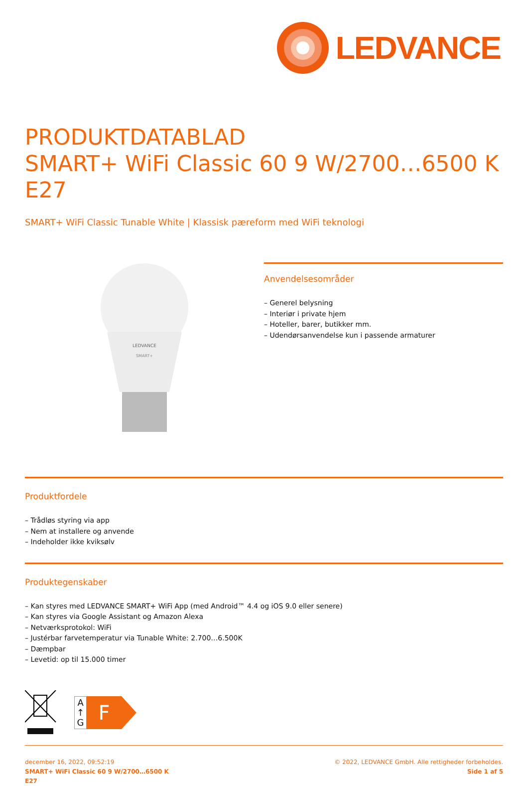LEDVANCE
PRODUKTDATABLAD
SMART+ WiFi Classic 60 9 W/2700…6500 K
E27
SMART+ WiFi Classic Tunable White | Klassisk pæreform med WiFi teknologi
LEDVANCE
SMART+
Anvendelsesområder
– Generel belysning
– Interiør i private hjem
– Hoteller, barer, butikker mm.
– Udendørsanvendelse kun i passende armaturer
Produktfordele
– Trådløs styring via app
– Nem at installere og anvende
– Indeholder ikke kviksølv
Produktegenskaber
– Kan styres med LEDVANCE SMART+ WiFi App (med Android™ 4.4 og iOS 9.0 eller senere)
– Kan styres via Google Assistant og Amazon Alexa
– Netværksprotokol: WiFi
– Justérbar farvetemperatur via Tunable White: 2.700…6.500K
– Dæmpbar
– Levetid: op til 15.000 timer
A
↑
G
F
december 16, 2022, 09:52:19
SMART+ WiFi Classic 60 9 W/2700…6500 K
E27
© 2022, LEDVANCE GmbH. Alle rettigheder forbeholdes.
Side 1 af 5